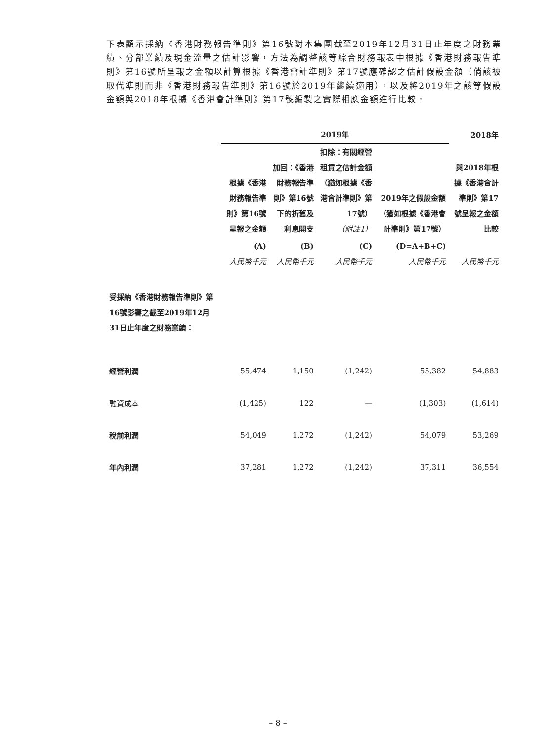下表顯示採納《香港財務報告準則》第16號對本集團截至2019年12月31日止年度之財務業績、分部業績及現金流量之估計影響，方法為調整該等綜合財務報表中根據《香港財務報告準則》第16號所呈報之金額以計算根據《香港會計準則》第17號應確認之估計假設金額（倘該被取代準則而非《香港財務報告準則》第16號於2019年繼續適用），以及將2019年之該等假設金額與2018年根據《香港會計準則》第17號編製之實際相應金額進行比較。
| | 2019年 | | | | 2018年 |
| --- | --- | --- | --- | --- | --- |
| | 根據《香港財務報告準則》第16號呈報之金額 | 加回：《香港財務報告準則》第16號下的折舊及利息開支 | 扣除：有關經營租賃之估計金額（猶如根據《香港會計準則》第17號） （附註1） | 2019年之假設金額（猶如根據《香港會計準則》第17號） | 與2018年根據《香港會計準則》第17號呈報之金額比較 |
| | (A) 人民幣千元 | (B) 人民幣千元 | (C) 人民幣千元 | (D=A+B+C) 人民幣千元 | 人民幣千元 |
| 受採納《香港財務報告準則》第16號影響之截至2019年12月31日止年度之財務業績： | | | | | |
| 經營利潤 | 55,474 | 1,150 | (1,242) | 55,382 | 54,883 |
| 融資成本 | (1,425) | 122 | — | (1,303) | (1,614) |
| 稅前利潤 | 54,049 | 1,272 | (1,242) | 54,079 | 53,269 |
| 年內利潤 | 37,281 | 1,272 | (1,242) | 37,311 | 36,554 |
– 8 –